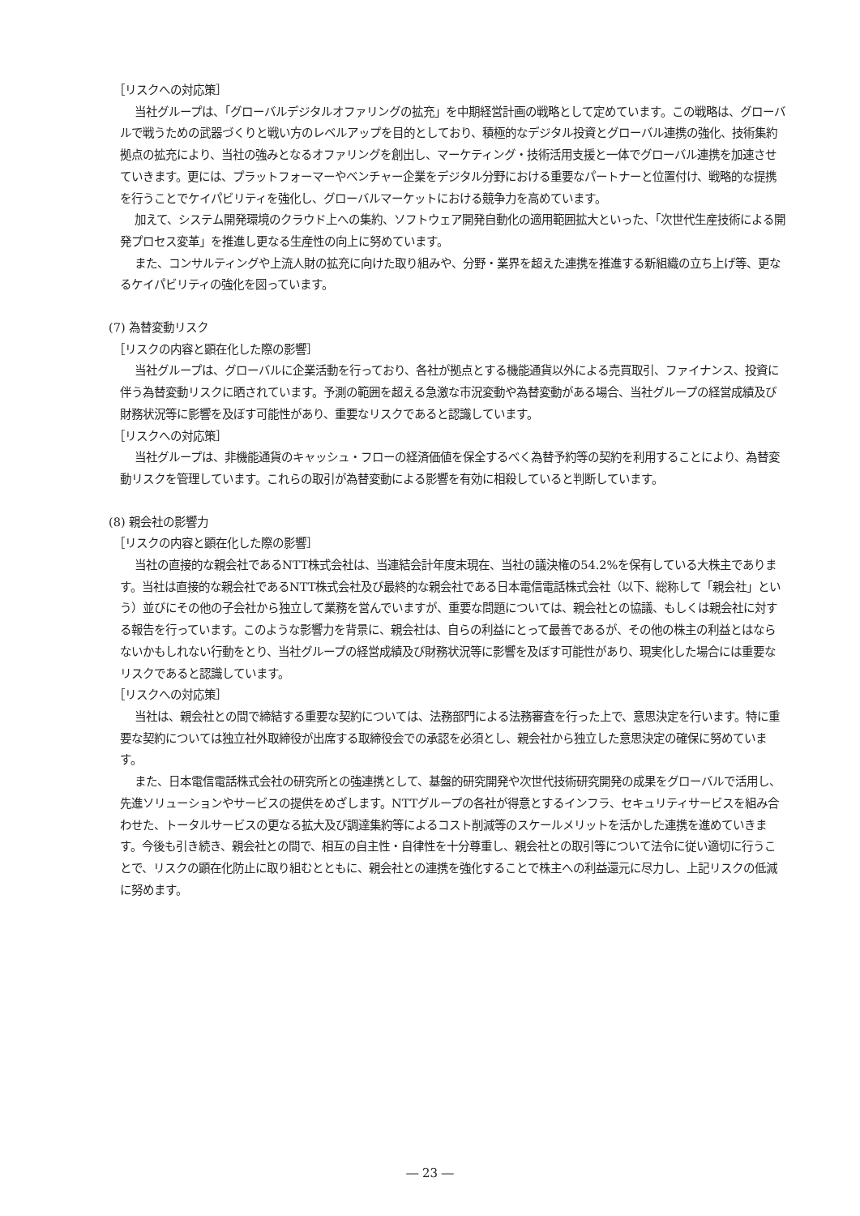［リスクへの対応策］
当社グループは、「グローバルデジタルオファリングの拡充」を中期経営計画の戦略として定めています。この戦略は、グローバルで戦うための武器づくりと戦い方のレベルアップを目的としており、積極的なデジタル投資とグローバル連携の強化、技術集約拠点の拡充により、当社の強みとなるオファリングを創出し、マーケティング・技術活用支援と一体でグローバル連携を加速させていきます。更には、プラットフォーマーやベンチャー企業をデジタル分野における重要なパートナーと位置付け、戦略的な提携を行うことでケイパビリティを強化し、グローバルマーケットにおける競争力を高めています。
加えて、システム開発環境のクラウド上への集約、ソフトウェア開発自動化の適用範囲拡大といった、「次世代生産技術による開発プロセス変革」を推進し更なる生産性の向上に努めています。
また、コンサルティングや上流人財の拡充に向けた取り組みや、分野・業界を超えた連携を推進する新組織の立ち上げ等、更なるケイパビリティの強化を図っています。
(7) 為替変動リスク
［リスクの内容と顕在化した際の影響］
当社グループは、グローバルに企業活動を行っており、各社が拠点とする機能通貨以外による売買取引、ファイナンス、投資に伴う為替変動リスクに晒されています。予測の範囲を超える急激な市況変動や為替変動がある場合、当社グループの経営成績及び財務状況等に影響を及ぼす可能性があり、重要なリスクであると認識しています。
［リスクへの対応策］
当社グループは、非機能通貨のキャッシュ・フローの経済価値を保全するべく為替予約等の契約を利用することにより、為替変動リスクを管理しています。これらの取引が為替変動による影響を有効に相殺していると判断しています。
(8) 親会社の影響力
［リスクの内容と顕在化した際の影響］
当社の直接的な親会社であるNTT株式会社は、当連結会計年度末現在、当社の議決権の54.2%を保有している大株主であります。当社は直接的な親会社であるNTT株式会社及び最終的な親会社である日本電信電話株式会社（以下、総称して「親会社」という）並びにその他の子会社から独立して業務を営んでいますが、重要な問題については、親会社との協議、もしくは親会社に対する報告を行っています。このような影響力を背景に、親会社は、自らの利益にとって最善であるが、その他の株主の利益とはならないかもしれない行動をとり、当社グループの経営成績及び財務状況等に影響を及ぼす可能性があり、現実化した場合には重要なリスクであると認識しています。
［リスクへの対応策］
当社は、親会社との間で締結する重要な契約については、法務部門による法務審査を行った上で、意思決定を行います。特に重要な契約については独立社外取締役が出席する取締役会での承認を必須とし、親会社から独立した意思決定の確保に努めています。
また、日本電信電話株式会社の研究所との強連携として、基盤的研究開発や次世代技術研究開発の成果をグローバルで活用し、先進ソリューションやサービスの提供をめざします。NTTグループの各社が得意とするインフラ、セキュリティサービスを組み合わせた、トータルサービスの更なる拡大及び調達集約等によるコスト削減等のスケールメリットを活かした連携を進めていきます。今後も引き続き、親会社との間で、相互の自主性・自律性を十分尊重し、親会社との取引等について法令に従い適切に行うことで、リスクの顕在化防止に取り組むとともに、親会社との連携を強化することで株主への利益還元に尽力し、上記リスクの低減に努めます。
― 23 ―